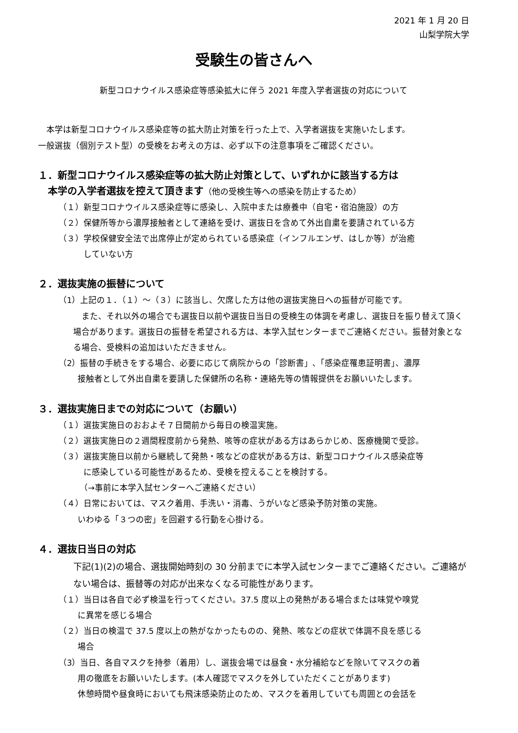2021 年 1 月 20 日
山梨学院大学
受験生の皆さんへ
新型コロナウイルス感染症等感染拡大に伴う 2021 年度入学者選抜の対応について
　本学は新型コロナウイルス感染症等の拡大防止対策を行った上で、入学者選抜を実施いたします。
一般選抜（個別テスト型）の受検をお考えの方は、必ず以下の注意事項をご確認ください。
１．新型コロナウイルス感染症等の拡大防止対策として、いずれかに該当する方は
　本学の入学者選抜を控えて頂きます（他の受検生等への感染を防止するため）
（１）新型コロナウイルス感染症等に感染し、入院中または療養中（自宅・宿泊施設）の方
（２）保健所等から濃厚接触者として連絡を受け、選抜日を含めて外出自粛を要請されている方
（３）学校保健安全法で出席停止が定められている感染症（インフルエンザ、はしか等）が治癒
　　　していない方
２．選抜実施の振替について
（1）上記の１．（１）～（３）に該当し、欠席した方は他の選抜実施日への振替が可能です。
　また、それ以外の場合でも選抜日以前や選抜日当日の受検生の体調を考慮し、選抜日を振り替えて頂く場合があります。選抜日の振替を希望される方は、本学入試センターまでご連絡ください。振替対象となる場合、受検料の追加はいただきません。
（2）振替の手続きをする場合、必要に応じて病院からの「診断書」､「感染症罹患証明書」、濃厚
　　 接触者として外出自粛を要請した保健所の名称・連絡先等の情報提供をお願いいたします。
３．選抜実施日までの対応について（お願い）
（１）選抜実施日のおおよそ７日間前から毎日の検温実施。
（２）選抜実施日の２週間程度前から発熱、咳等の症状がある方はあらかじめ、医療機関で受診。
（３）選抜実施日以前から継続して発熱・咳などの症状がある方は、新型コロナウイルス感染症等
　　　に感染している可能性があるため、受検を控えることを検討する。
　　　（→事前に本学入試センターへご連絡ください）
（４）日常においては、マスク着用、手洗い・消毒、うがいなど感染予防対策の実施。
　　 いわゆる「３つの密」を回避する行動を心掛ける。
４．選抜日当日の対応
下記(1)(2)の場合、選抜開始時刻の 30 分前までに本学入試センターまでご連絡ください。ご連絡がない場合は、振替等の対応が出来なくなる可能性があります。
（１）当日は各自で必ず検温を行ってください。37.5 度以上の発熱がある場合または味覚や嗅覚
　　 に異常を感じる場合
（２）当日の検温で 37.5 度以上の熱がなかったものの、発熱、咳などの症状で体調不良を感じる
　　 場合
（3）当日、各自マスクを持参（着用）し、選抜会場では昼食・水分補給などを除いてマスクの着
　　 用の徹底をお願いいたします。(本人確認でマスクを外していただくことがあります)
　　 休憩時間や昼食時においても飛沫感染防止のため、マスクを着用していても周囲との会話を